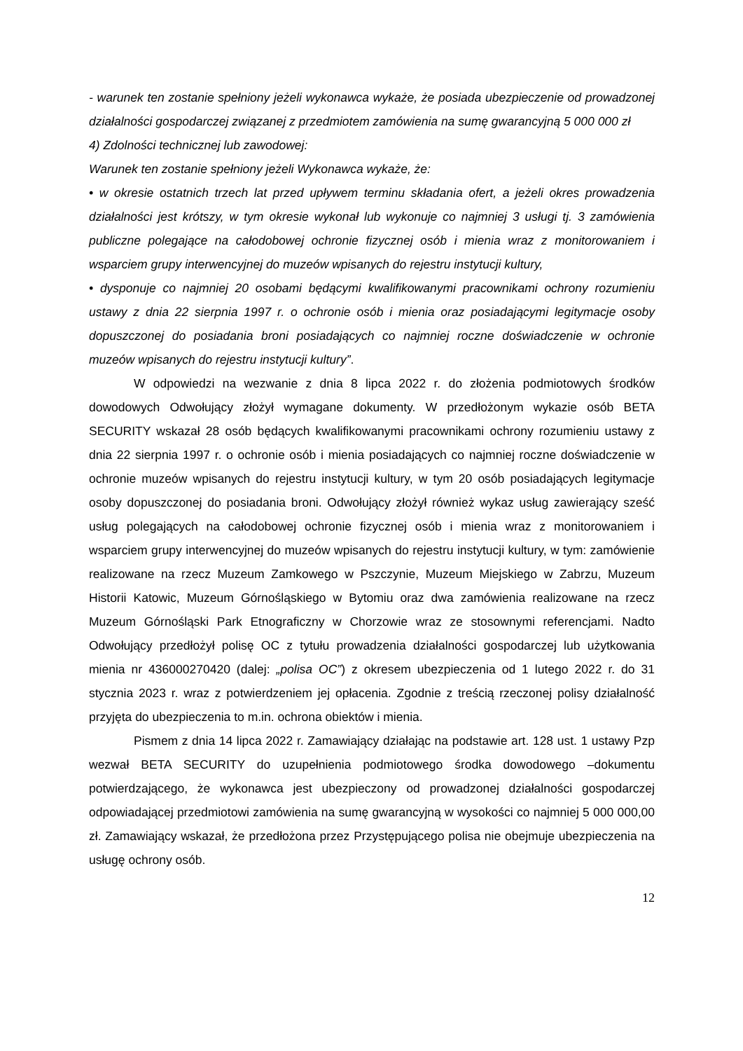- warunek ten zostanie spełniony jeżeli wykonawca wykaże, że posiada ubezpieczenie od prowadzonej działalności gospodarczej związanej z przedmiotem zamówienia na sumę gwarancyjną 5 000 000 zł
4) Zdolności technicznej lub zawodowej:
Warunek ten zostanie spełniony jeżeli Wykonawca wykaże, że:
• w okresie ostatnich trzech lat przed upływem terminu składania ofert, a jeżeli okres prowadzenia działalności jest krótszy, w tym okresie wykonał lub wykonuje co najmniej 3 usługi tj. 3 zamówienia publiczne polegające na całodobowej ochronie fizycznej osób i mienia wraz z monitorowaniem i wsparciem grupy interwencyjnej do muzeów wpisanych do rejestru instytucji kultury,
• dysponuje co najmniej 20 osobami będącymi kwalifikowanymi pracownikami ochrony rozumieniu ustawy z dnia 22 sierpnia 1997 r. o ochronie osób i mienia oraz posiadającymi legitymacje osoby dopuszczonej do posiadania broni posiadających co najmniej roczne doświadczenie w ochronie muzeów wpisanych do rejestru instytucji kultury”.
W odpowiedzi na wezwanie z dnia 8 lipca 2022 r. do złożenia podmiotowych środków dowodowych Odwołujący złożył wymagane dokumenty. W przedłożonym wykazie osób BETA SECURITY wskazał 28 osób będących kwalifikowanymi pracownikami ochrony rozumieniu ustawy z dnia 22 sierpnia 1997 r. o ochronie osób i mienia posiadających co najmniej roczne doświadczenie w ochronie muzeów wpisanych do rejestru instytucji kultury, w tym 20 osób posiadających legitymacje osoby dopuszczonej do posiadania broni. Odwołujący złożył również wykaz usług zawierający sześć usług polegających na całodobowej ochronie fizycznej osób i mienia wraz z monitorowaniem i wsparciem grupy interwencyjnej do muzeów wpisanych do rejestru instytucji kultury, w tym: zamówienie realizowane na rzecz Muzeum Zamkowego w Pszczynie, Muzeum Miejskiego w Zabrzu, Muzeum Historii Katowic, Muzeum Górnośląskiego w Bytomiu oraz dwa zamówienia realizowane na rzecz Muzeum Górnośląski Park Etnograficzny w Chorzowie wraz ze stosownymi referencjami. Nadto Odwołujący przedłożył polisę OC z tytułu prowadzenia działalności gospodarczej lub użytkowania mienia nr 436000270420 (dalej: „polisa OC”) z okresem ubezpieczenia od 1 lutego 2022 r. do 31 stycznia 2023 r. wraz z potwierdzeniem jej opłacenia. Zgodnie z treścią rzeczonej polisy działalność przyjęta do ubezpieczenia to m.in. ochrona obiektów i mienia.
Pismem z dnia 14 lipca 2022 r. Zamawiający działając na podstawie art. 128 ust. 1 ustawy Pzp wezwał BETA SECURITY do uzupełnienia podmiotowego środka dowodowego –dokumentu potwierdzającego, że wykonawca jest ubezpieczony od prowadzonej działalności gospodarczej odpowiadającej przedmiotowi zamówienia na sumę gwarancyjną w wysokości co najmniej 5 000 000,00 zł. Zamawiający wskazał, że przedłożona przez Przystępującego polisa nie obejmuje ubezpieczenia na usługę ochrony osób.
12